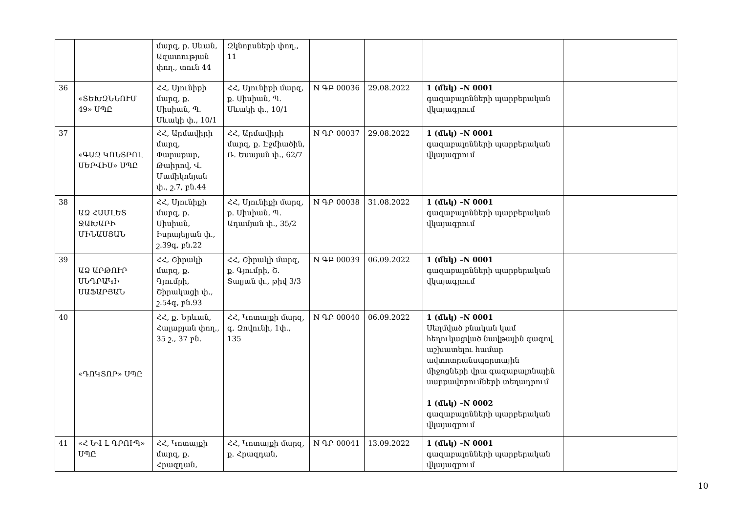| | | մարզ, ք. Սևան, Ազատության փող., տուն 44 | Զկնորսների փող., 11 | | | | |
| 36 | «ՏԵԽԶՆՆՈՒՄ 49» ՍՊԸ | ՀՀ, Սյունիքի մարզ, ք. Սիսիան, Պ. Սևակի փ., 10/1 | ՀՀ, Սյունիքի մարզ, ք. Սիսիան, Պ. Սևակի փ., 10/1 | N ԳԲ 00036 | 29.08.2022 | 1 (մեկ) –N 0001 գազաբալոնների պարբերական վկայագրում | |
| 37 | «ԳԱԶ ԿՈՆՏՐՈԼ ՍԵՐՎԻՍ» ՍՊԸ | ՀՀ, Արմավիրի մարզ, Փարաքար, Թաիրով, Վ. Մամիկոնյան փ., շ.7, բն.44 | ՀՀ, Արմավիրի մարզ, ք. Էջմիածին, Ռ. Եսայան փ., 62/7 | N ԳԲ 00037 | 29.08.2022 | 1 (մեկ) –N 0001 գազաբալոնների պարբերական վկայագրում | |
| 38 | ԱՁ ՀԱՄԼԵՏ ՋԱԽԱՐԻ ՄԻՆԱՍՅԱՆ | ՀՀ, Սյունիքի մարզ, ք. Սիսիան, Իսրայելյան փ., շ.39գ, բն.22 | ՀՀ, Սյունիքի մարզ, ք. Սիսիան, Պ. Ադամյան փ., 35/2 | N ԳԲ 00038 | 31.08.2022 | 1 (մեկ) –N 0001 գազաբալոնների պարբերական վկայագրում | |
| 39 | ԱՁ ԱՐԹՈՒՐ ՍԵԴՐԱԿԻ ՍԱՖԱՐՅԱՆ | ՀՀ, Շիրակի մարզ, ք. Գյումրի, Շիրակացի փ., շ.54գ, բն.93 | ՀՀ, Շիրակի մարզ, ք. Գյումրի, Շ. Տալյան փ., թիվ 3/3 | N ԳԲ 00039 | 06.09.2022 | 1 (մեկ) –N 0001 գազաբալոնների պարբերական վկայագրում | |
| 40 | «ԴՈԿՏՈՐ» ՍՊԸ | ՀՀ, ք. Երևան, Հալաբյան փող., 35 շ., 37 բն. | ՀՀ, Կոտայքի մարզ, գ. Զովունի, 1փ., 135 | N ԳԲ 00040 | 06.09.2022 | 1 (մեկ) –N 0001 Սեղմված բնական կամ հեղուկացված նավթային գազով աշխատելու համար ավտոտրանսպորտային միջոցների վրա գազաբալոնային սարքավորումների տեղադրում 1 (մեկ) –N 0002 գազաբալոնների պարբերական վկայագրում | |
| 41 | «Հ ԵՎ Լ ԳՐՈՒՊ» ՍՊԸ | ՀՀ, Կոտայքի մարզ, ք. Հրազդան, | ՀՀ, Կոտայքի մարզ, ք. Հրազդան, | N ԳԲ 00041 | 13.09.2022 | 1 (մեկ) –N 0001 գազաբալոնների պարբերական վկայագրում | |
10